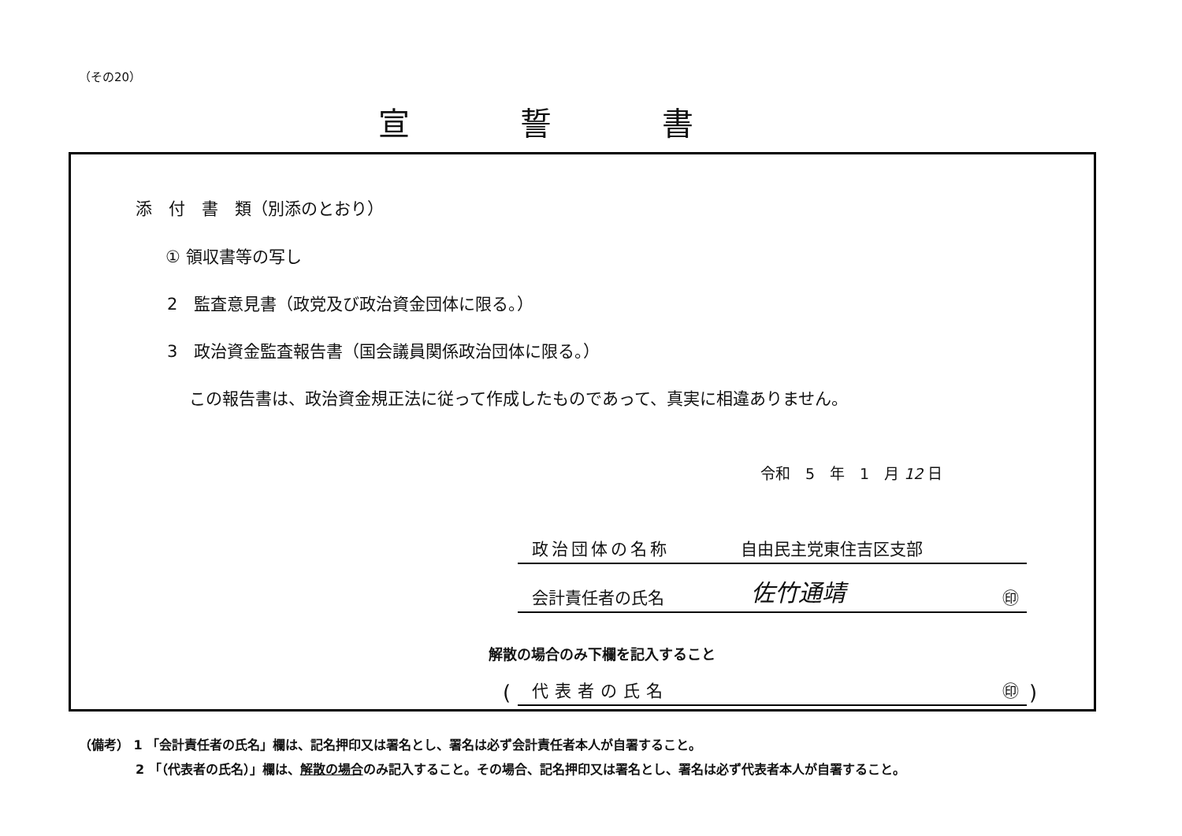（その20）
宣誓書
添　付　書　類（別添のとおり）
① 領収書等の写し
2　監査意見書（政党及び政治資金団体に限る。）
3　政治資金監査報告書（国会議員関係政治団体に限る。）
この報告書は、政治資金規正法に従って作成したものであって、真実に相違ありません。
令和　5　年　1　月 12 日
政治団体の名称 自由民主党東住吉区支部
会計責任者の氏名 佐竹通靖 ㊞
解散の場合のみ下欄を記入すること
( 代表者の氏名 ㊞ )
（備考） 1 「会計責任者の氏名」欄は、記名押印又は署名とし、署名は必ず会計責任者本人が自署すること。
2 「（代表者の氏名）」欄は、解散の場合のみ記入すること。その場合、記名押印又は署名とし、署名は必ず代表者本人が自署すること。